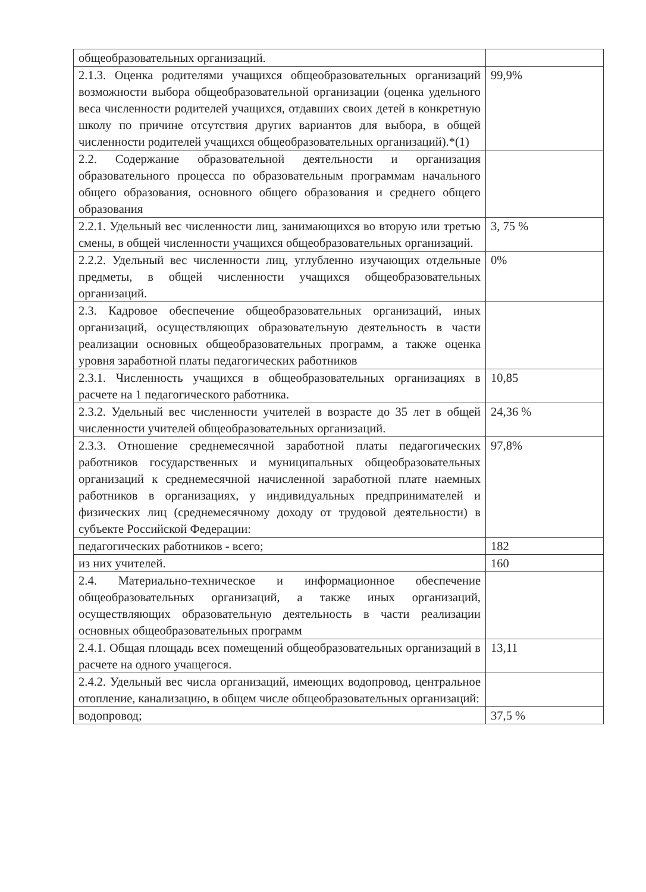| общеобразовательных организаций. | |
| 2.1.3. Оценка родителями учащихся общеобразовательных организаций возможности выбора общеобразовательной организации (оценка удельного веса численности родителей учащихся, отдавших своих детей в конкретную школу по причине отсутствия других вариантов для выбора, в общей численности родителей учащихся общеобразовательных организаций).*(1) | 99,9% |
| 2.2. Содержание образовательной деятельности и организация образовательного процесса по образовательным программам начального общего образования, основного общего образования и среднего общего образования | |
| 2.2.1. Удельный вес численности лиц, занимающихся во вторую или третью смены, в общей численности учащихся общеобразовательных организаций. | 3, 75 % |
| 2.2.2. Удельный вес численности лиц, углубленно изучающих отдельные предметы, в общей численности учащихся общеобразовательных организаций. | 0% |
| 2.3. Кадровое обеспечение общеобразовательных организаций, иных организаций, осуществляющих образовательную деятельность в части реализации основных общеобразовательных программ, а также оценка уровня заработной платы педагогических работников | |
| 2.3.1. Численность учащихся в общеобразовательных организациях в расчете на 1 педагогического работника. | 10,85 |
| 2.3.2. Удельный вес численности учителей в возрасте до 35 лет в общей численности учителей общеобразовательных организаций. | 24,36 % |
| 2.3.3. Отношение среднемесячной заработной платы педагогических работников государственных и муниципальных общеобразовательных организаций к среднемесячной начисленной заработной плате наемных работников в организациях, у индивидуальных предпринимателей и физических лиц (среднемесячному доходу от трудовой деятельности) в субъекте Российской Федерации: | 97,8% |
| педагогических работников - всего; | 182 |
| из них учителей. | 160 |
| 2.4. Материально-техническое и информационное обеспечение общеобразовательных организаций, а также иных организаций, осуществляющих образовательную деятельность в части реализации основных общеобразовательных программ | |
| 2.4.1. Общая площадь всех помещений общеобразовательных организаций в расчете на одного учащегося. | 13,11 |
| 2.4.2. Удельный вес числа организаций, имеющих водопровод, центральное отопление, канализацию, в общем числе общеобразовательных организаций: | |
| водопровод; | 37,5 % |